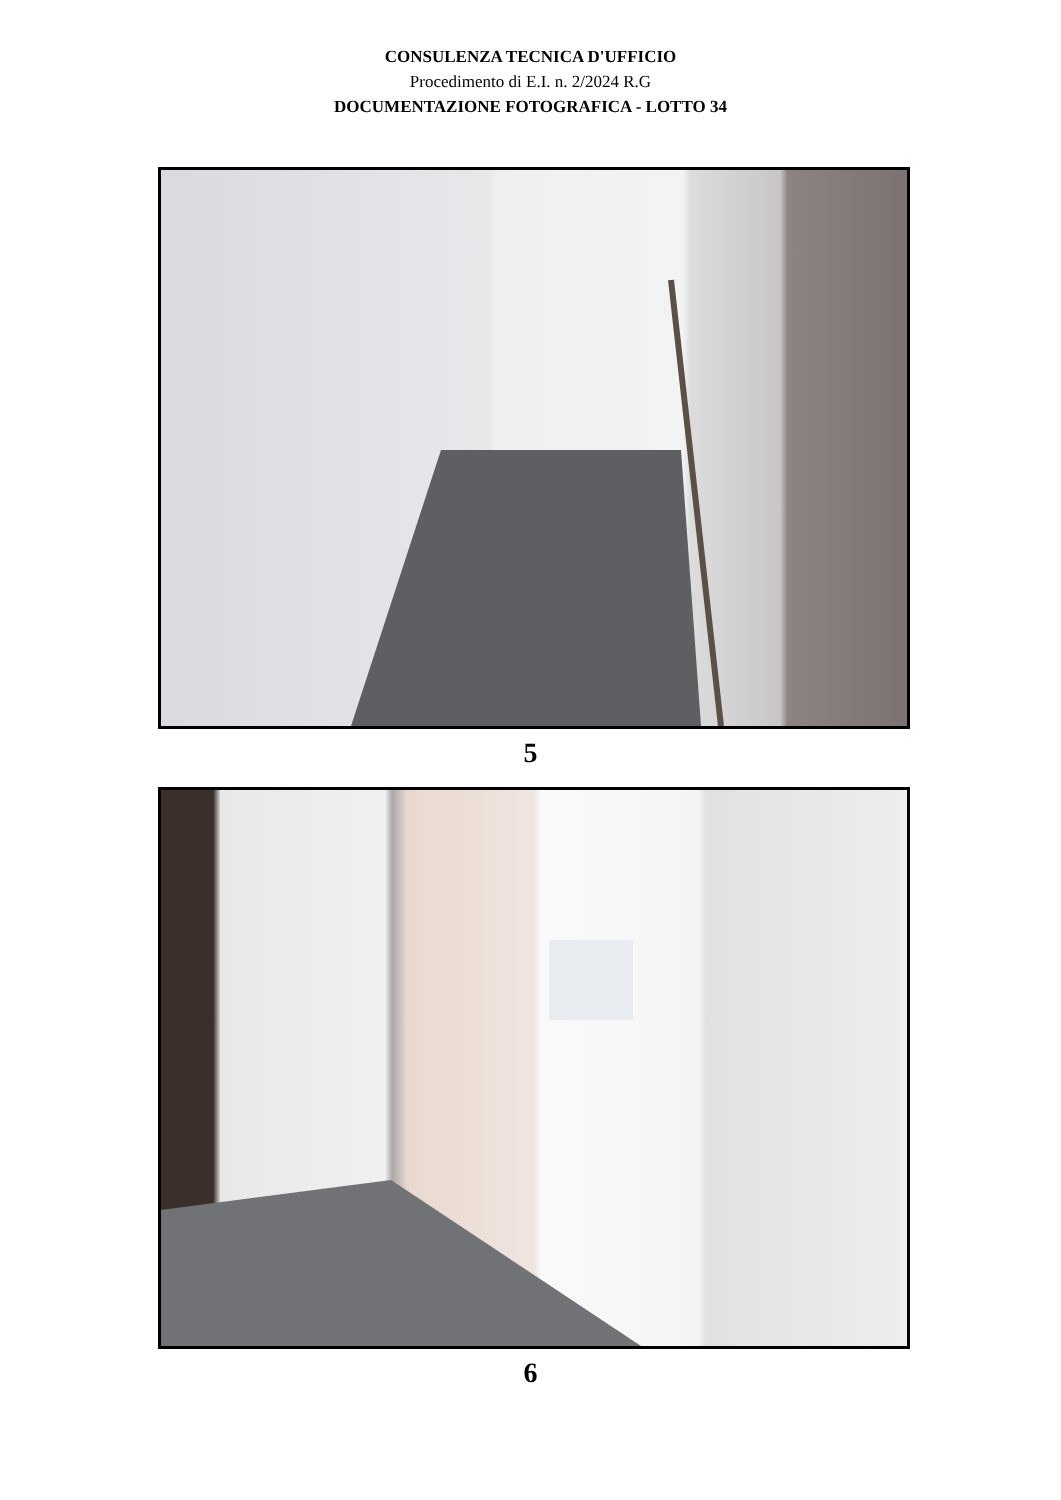CONSULENZA TECNICA D'UFFICIO
Procedimento di E.I. n. 2/2024 R.G
DOCUMENTAZIONE FOTOGRAFICA - LOTTO 34
5
6